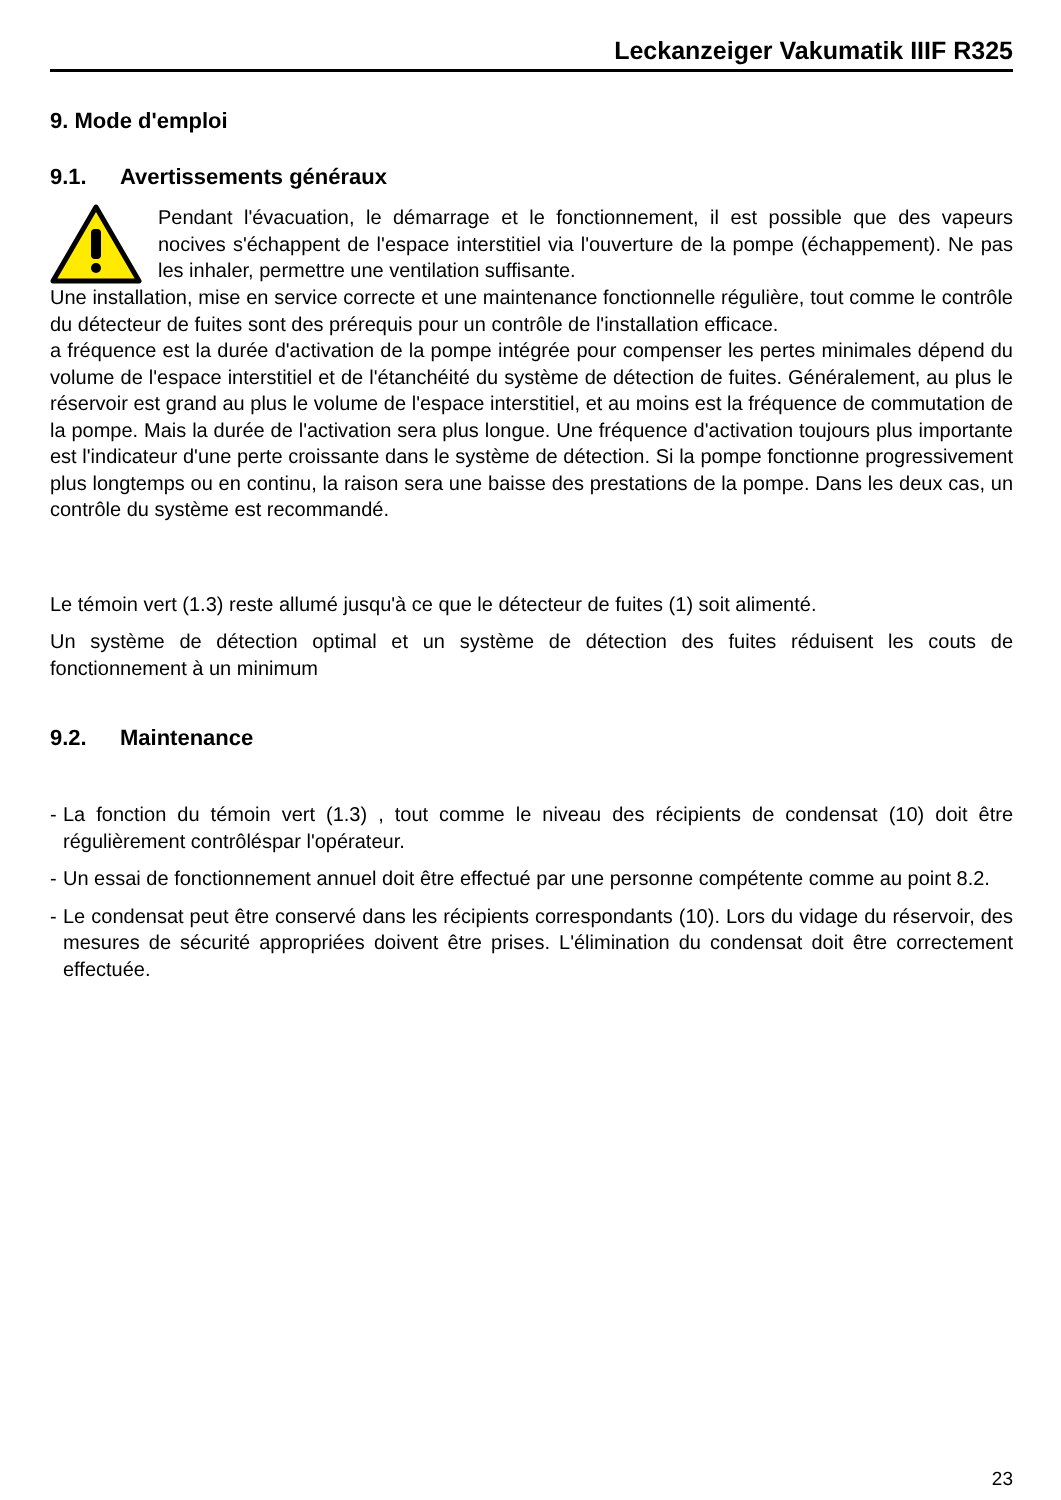Leckanzeiger Vakumatik IIIF R325
9. Mode d'emploi
9.1. Avertissements généraux
Pendant l'évacuation, le démarrage et le fonctionnement, il est possible que des vapeurs nocives s'échappent de l'espace interstitiel via l'ouverture de la pompe (échappement). Ne pas les inhaler, permettre une ventilation suffisante.
Une installation, mise en service correcte et une maintenance fonctionnelle régulière, tout comme le contrôle du détecteur de fuites sont des prérequis pour un contrôle de l'installation efficace.
a fréquence est la durée d'activation de la pompe intégrée pour compenser les pertes minimales dépend du volume de l'espace interstitiel et de l'étanchéité du système de détection de fuites. Généralement, au plus le réservoir est grand au plus le volume de l'espace interstitiel, et au moins est la fréquence de commutation de la pompe. Mais la durée de l'activation sera plus longue. Une fréquence d'activation toujours plus importante est l'indicateur d'une perte croissante dans le système de détection. Si la pompe fonctionne progressivement plus longtemps ou en continu, la raison sera une baisse des prestations de la pompe. Dans les deux cas, un contrôle du système est recommandé.
Le témoin vert (1.3) reste allumé jusqu'à ce que le détecteur de fuites (1) soit alimenté.
Un système de détection optimal et un système de détection des fuites réduisent les couts de fonctionnement à un minimum
9.2. Maintenance
- La fonction du témoin vert (1.3) , tout comme le niveau des récipients de condensat (10) doit être régulièrement contrôléspar l'opérateur.
- Un essai de fonctionnement annuel doit être effectué par une personne compétente comme au point 8.2.
- Le condensat peut être conservé dans les récipients correspondants (10). Lors du vidage du réservoir, des mesures de sécurité appropriées doivent être prises. L'élimination du condensat doit être correctement effectuée.
23